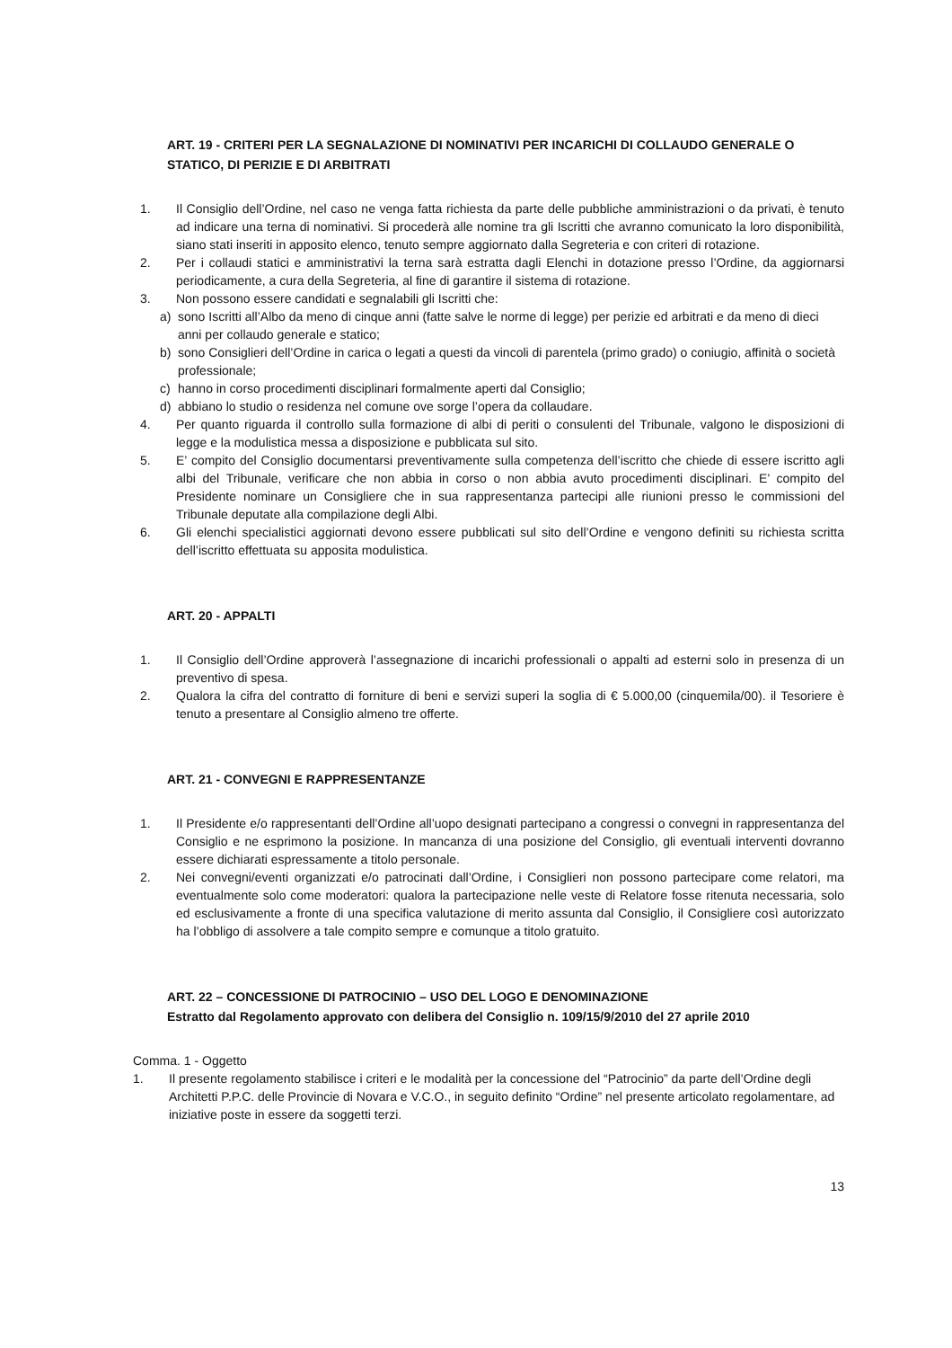ART. 19 - CRITERI PER LA SEGNALAZIONE DI NOMINATIVI PER INCARICHI DI COLLAUDO GENERALE O STATICO, DI PERIZIE E DI ARBITRATI
1. Il Consiglio dell’Ordine, nel caso ne venga fatta richiesta da parte delle pubbliche amministrazioni o da privati, è tenuto ad indicare una terna di nominativi. Si procederà alle nomine tra gli Iscritti che avranno comunicato la loro disponibilità, siano stati inseriti in apposito elenco, tenuto sempre aggiornato dalla Segreteria e con criteri di rotazione.
2. Per i collaudi statici e amministrativi la terna sarà estratta dagli Elenchi in dotazione presso l’Ordine, da aggiornarsi periodicamente, a cura della Segreteria, al fine di garantire il sistema di rotazione.
3. Non possono essere candidati e segnalabili gli Iscritti che:
a) sono Iscritti all’Albo da meno di cinque anni (fatte salve le norme di legge) per perizie ed arbitrati e da meno di dieci anni per collaudo generale e statico;
b) sono Consiglieri dell’Ordine in carica o legati a questi da vincoli di parentela (primo grado) o coniugio, affinità o società professionale;
c) hanno in corso procedimenti disciplinari formalmente aperti dal Consiglio;
d) abbiano lo studio o residenza nel comune ove sorge l’opera da collaudare.
4. Per quanto riguarda il controllo sulla formazione di albi di periti o consulenti del Tribunale, valgono le disposizioni di legge e la modulistica messa a disposizione e pubblicata sul sito.
5. E’ compito del Consiglio documentarsi preventivamente sulla competenza dell’iscritto che chiede di essere iscritto agli albi del Tribunale, verificare che non abbia in corso o non abbia avuto procedimenti disciplinari. E’ compito del Presidente nominare un Consigliere che in sua rappresentanza partecipi alle riunioni presso le commissioni del Tribunale deputate alla compilazione degli Albi.
6. Gli elenchi specialistici aggiornati devono essere pubblicati sul sito dell’Ordine e vengono definiti su richiesta scritta dell’iscritto effettuata su apposita modulistica.
ART. 20 - APPALTI
1. Il Consiglio dell’Ordine approverà l’assegnazione di incarichi professionali o appalti ad esterni solo in presenza di un preventivo di spesa.
2. Qualora la cifra del contratto di forniture di beni e servizi superi la soglia di € 5.000,00 (cinquemila/00). il Tesoriere è tenuto a presentare al Consiglio almeno tre offerte.
ART. 21 - CONVEGNI E RAPPRESENTANZE
1. Il Presidente e/o rappresentanti dell’Ordine all’uopo designati partecipano a congressi o convegni in rappresentanza del Consiglio e ne esprimono la posizione. In mancanza di una posizione del Consiglio, gli eventuali interventi dovranno essere dichiarati espressamente a titolo personale.
2. Nei convegni/eventi organizzati e/o patrocinati dall’Ordine, i Consiglieri non possono partecipare come relatori, ma eventualmente solo come moderatori: qualora la partecipazione nelle veste di Relatore fosse ritenuta necessaria, solo ed esclusivamente a fronte di una specifica valutazione di merito assunta dal Consiglio, il Consigliere così autorizzato ha l’obbligo di assolvere a tale compito sempre e comunque a titolo gratuito.
ART. 22 – CONCESSIONE DI PATROCINIO – USO DEL LOGO E DENOMINAZIONE
Estratto dal Regolamento approvato con delibera del Consiglio n. 109/15/9/2010 del 27 aprile 2010
Comma. 1 - Oggetto
1. Il presente regolamento stabilisce i criteri e le modalità per la concessione del “Patrocinio” da parte dell’Ordine degli Architetti P.P.C. delle Provincie di Novara e V.C.O., in seguito definito “Ordine” nel presente articolato regolamentare, ad iniziative poste in essere da soggetti terzi.
13